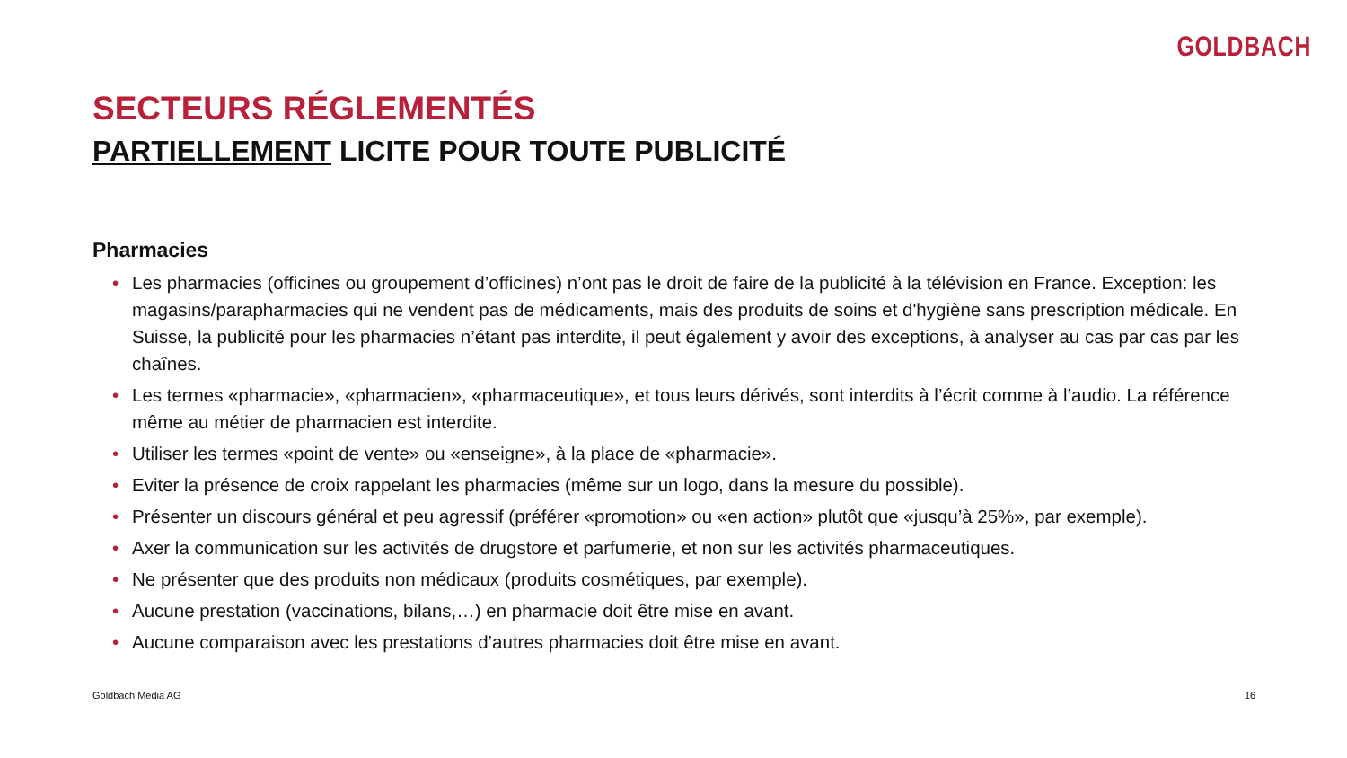GOLDBACH
SECTEURS RÉGLEMENTÉS
PARTIELLEMENT LICITE POUR TOUTE PUBLICITÉ
Pharmacies
• Les pharmacies (officines ou groupement d’officines) n’ont pas le droit de faire de la publicité à la télévision en France. Exception: les magasins/parapharmacies qui ne vendent pas de médicaments, mais des produits de soins et d'hygiène sans prescription médicale. En Suisse, la publicité pour les pharmacies n’étant pas interdite, il peut également y avoir des exceptions, à analyser au cas par cas par les chaînes.
• Les termes «pharmacie», «pharmacien», «pharmaceutique», et tous leurs dérivés, sont interdits à l’écrit comme à l’audio. La référence même au métier de pharmacien est interdite.
• Utiliser les termes «point de vente» ou «enseigne», à la place de «pharmacie».
• Eviter la présence de croix rappelant les pharmacies (même sur un logo, dans la mesure du possible).
• Présenter un discours général et peu agressif (préférer «promotion» ou «en action» plutôt que «jusqu’à 25%», par exemple).
• Axer la communication sur les activités de drugstore et parfumerie, et non sur les activités pharmaceutiques.
• Ne présenter que des produits non médicaux (produits cosmétiques, par exemple).
• Aucune prestation (vaccinations, bilans,…) en pharmacie doit être mise en avant.
• Aucune comparaison avec les prestations d’autres pharmacies doit être mise en avant.
Goldbach Media AG 16